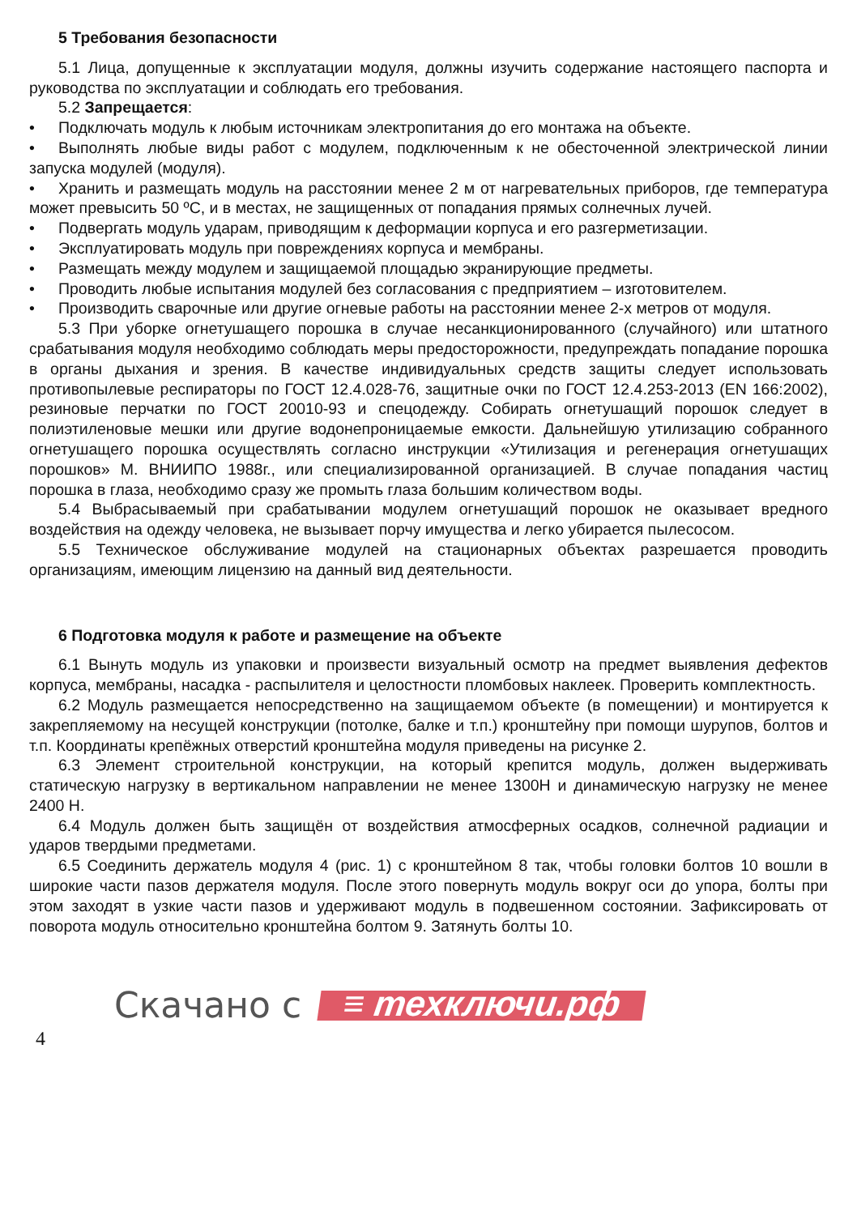5 Требования безопасности
5.1 Лица, допущенные к эксплуатации модуля, должны изучить содержание настоящего паспорта и руководства по эксплуатации и соблюдать его требования.
5.2 Запрещается:
• Подключать модуль к любым источникам электропитания до его монтажа на объекте.
• Выполнять любые виды работ с модулем, подключенным к не обесточенной электрической линии запуска модулей (модуля).
• Хранить и размещать модуль на расстоянии менее 2 м от нагревательных приборов, где температура может превысить 50 ºС, и в местах, не защищенных от попадания прямых солнечных лучей.
• Подвергать модуль ударам, приводящим к деформации корпуса и его разгерметизации.
• Эксплуатировать модуль при повреждениях корпуса и мембраны.
• Размещать между модулем и защищаемой площадью экранирующие предметы.
• Проводить любые испытания модулей без согласования с предприятием – изготовителем.
• Производить сварочные или другие огневые работы на расстоянии менее 2-х метров от модуля.
5.3 При уборке огнетушащего порошка в случае несанкционированного (случайного) или штатного срабатывания модуля необходимо соблюдать меры предосторожности, предупреждать попадание порошка в органы дыхания и зрения. В качестве индивидуальных средств защиты следует использовать противопылевые респираторы по ГОСТ 12.4.028-76, защитные очки по ГОСТ 12.4.253-2013 (EN 166:2002), резиновые перчатки по ГОСТ 20010-93 и спецодежду. Собирать огнетушащий порошок следует в полиэтиленовые мешки или другие водонепроницаемые емкости. Дальнейшую утилизацию собранного огнетушащего порошка осуществлять согласно инструкции «Утилизация и регенерация огнетушащих порошков» М. ВНИИПО 1988г., или специализированной организацией. В случае попадания частиц порошка в глаза, необходимо сразу же промыть глаза большим количеством воды.
5.4 Выбрасываемый при срабатывании модулем огнетушащий порошок не оказывает вредного воздействия на одежду человека, не вызывает порчу имущества и легко убирается пылесосом.
5.5 Техническое обслуживание модулей на стационарных объектах разрешается проводить организациям, имеющим лицензию на данный вид деятельности.
6 Подготовка модуля к работе и размещение на объекте
6.1 Вынуть модуль из упаковки и произвести визуальный осмотр на предмет выявления дефектов корпуса, мембраны, насадка - распылителя и целостности пломбовых наклеек. Проверить комплектность.
6.2 Модуль размещается непосредственно на защищаемом объекте (в помещении) и монтируется к закрепляемому на несущей конструкции (потолке, балке и т.п.) кронштейну при помощи шурупов, болтов и т.п. Координаты крепёжных отверстий кронштейна модуля приведены на рисунке 2.
6.3 Элемент строительной конструкции, на который крепится модуль, должен выдерживать статическую нагрузку в вертикальном направлении не менее 1300Н и динамическую нагрузку не менее 2400 Н.
6.4 Модуль должен быть защищён от воздействия атмосферных осадков, солнечной радиации и ударов твердыми предметами.
6.5 Соединить держатель модуля 4 (рис. 1) с кронштейном 8 так, чтобы головки болтов 10 вошли в широкие части пазов держателя модуля. После этого повернуть модуль вокруг оси до упора, болты при этом заходят в узкие части пазов и удерживают модуль в подвешенном состоянии. Зафиксировать от поворота модуль относительно кронштейна болтом 9. Затянуть болты 10.
Скачано с ≡ техключи.рф
4